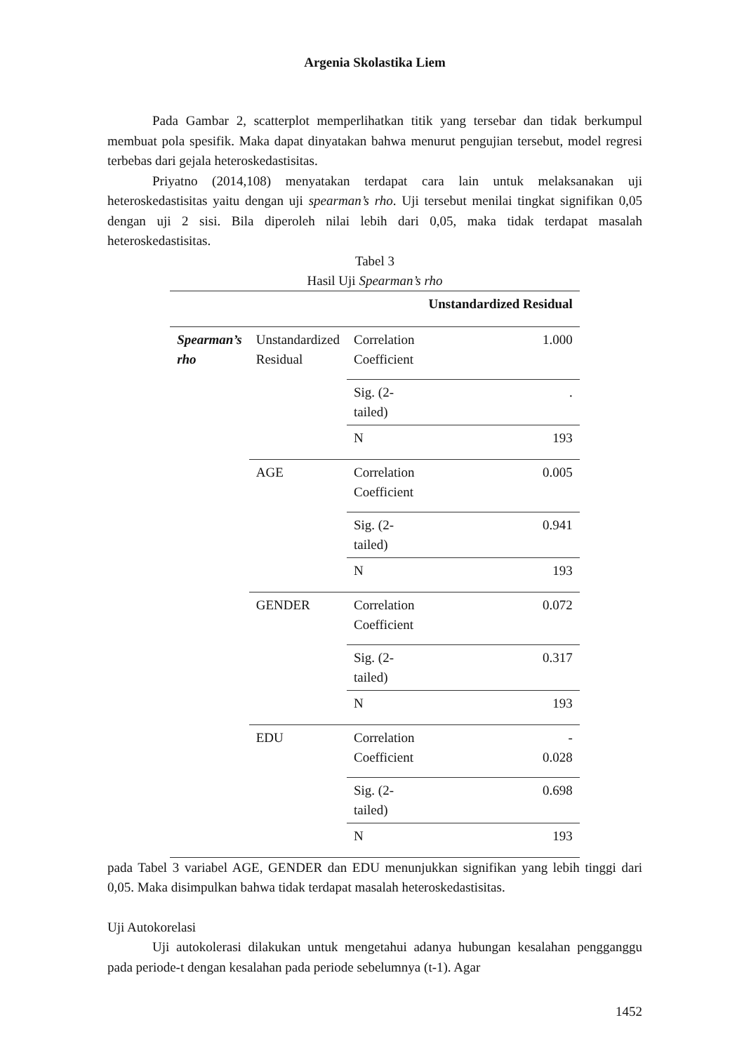Argenia Skolastika Liem
Pada Gambar 2, scatterplot memperlihatkan titik yang tersebar dan tidak berkumpul membuat pola spesifik. Maka dapat dinyatakan bahwa menurut pengujian tersebut, model regresi terbebas dari gejala heteroskedastisitas.
Priyatno (2014,108) menyatakan terdapat cara lain untuk melaksanakan uji heteroskedastisitas yaitu dengan uji spearman’s rho. Uji tersebut menilai tingkat signifikan 0,05 dengan uji 2 sisi. Bila diperoleh nilai lebih dari 0,05, maka tidak terdapat masalah heteroskedastisitas.
Tabel 3
Hasil Uji Spearman’s rho
| | | | Unstandardized Residual |
| --- | --- | --- | --- |
| Spearman’s rho | Unstandardized Residual | Correlation Coefficient | 1.000 |
| | | Sig. (2-tailed) | . |
| | | N | 193 |
| | AGE | Correlation Coefficient | 0.005 |
| | | Sig. (2-tailed) | 0.941 |
| | | N | 193 |
| | GENDER | Correlation Coefficient | 0.072 |
| | | Sig. (2-tailed) | 0.317 |
| | | N | 193 |
| | EDU | Correlation Coefficient | - 0.028 |
| | | Sig. (2-tailed) | 0.698 |
| | | N | 193 |
pada Tabel 3 variabel AGE, GENDER dan EDU menunjukkan signifikan yang lebih tinggi dari 0,05. Maka disimpulkan bahwa tidak terdapat masalah heteroskedastisitas.
Uji Autokorelasi
Uji autokolerasi dilakukan untuk mengetahui adanya hubungan kesalahan pengganggu pada periode-t dengan kesalahan pada periode sebelumnya (t-1). Agar
1452